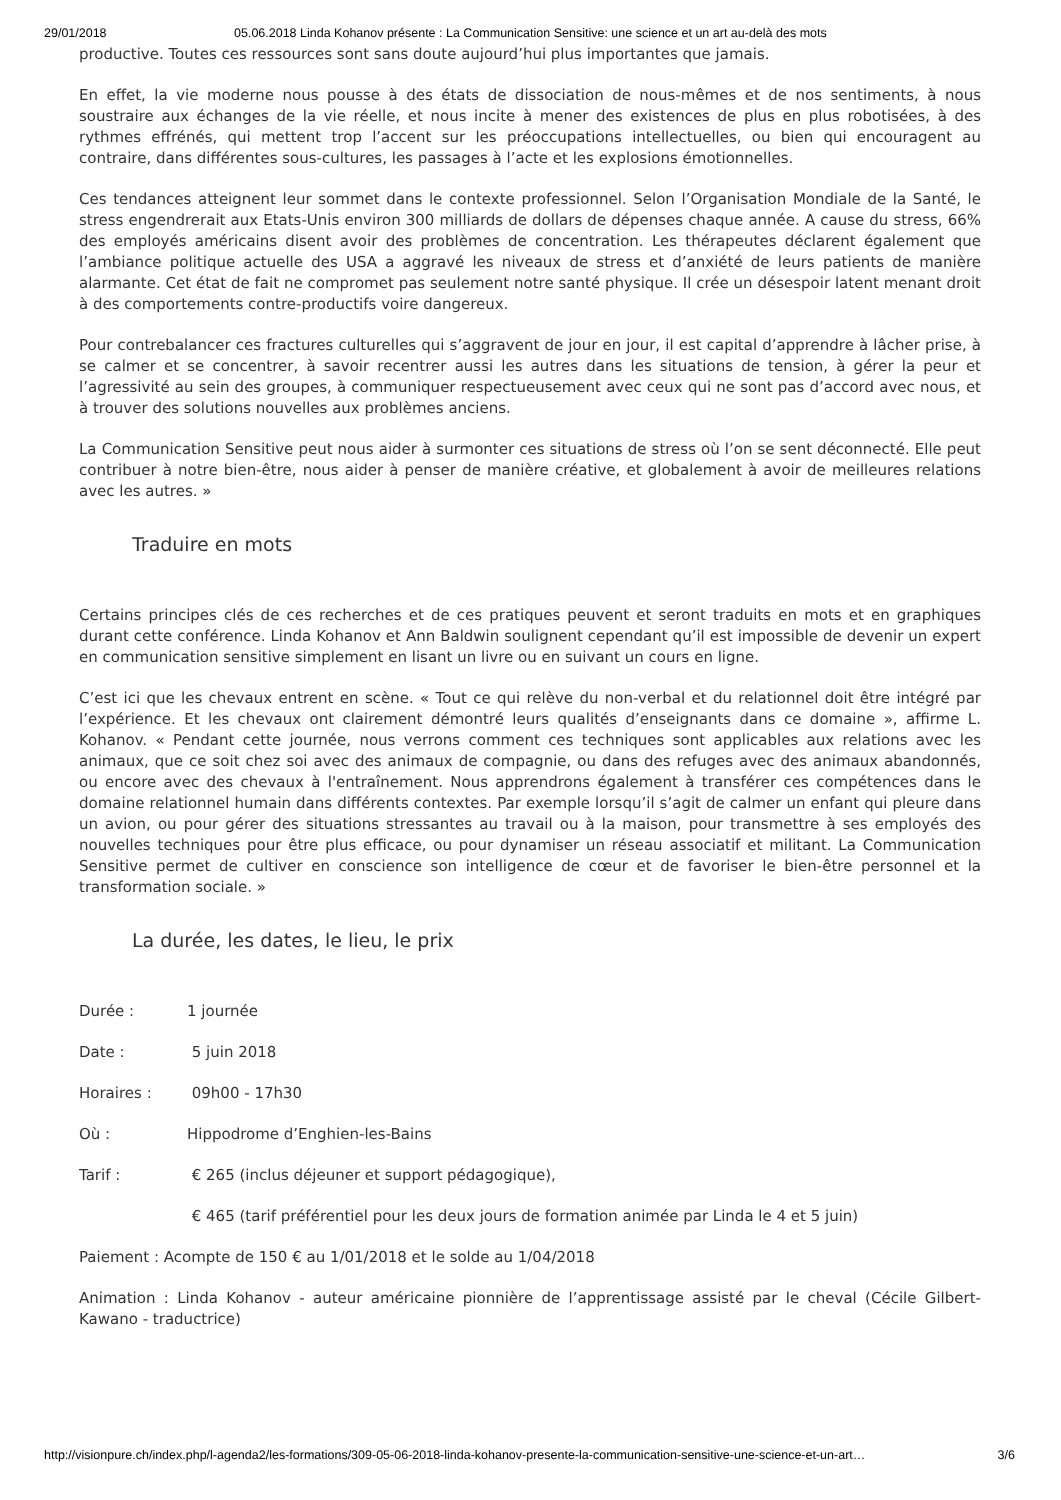29/01/2018 05.06.2018 Linda Kohanov présente : La Communication Sensitive: une science et un art au-delà des mots
productive. Toutes ces ressources sont sans doute aujourd’hui plus importantes que jamais.
En effet, la vie moderne nous pousse à des états de dissociation de nous-mêmes et de nos sentiments, à nous soustraire aux échanges de la vie réelle, et nous incite à mener des existences de plus en plus robotisées, à des rythmes effrénés, qui mettent trop l’accent sur les préoccupations intellectuelles, ou bien qui encouragent au contraire, dans différentes sous-cultures, les passages à l’acte et les explosions émotionnelles.
Ces tendances atteignent leur sommet dans le contexte professionnel. Selon l’Organisation Mondiale de la Santé, le stress engendrerait aux Etats-Unis environ 300 milliards de dollars de dépenses chaque année. A cause du stress, 66% des employés américains disent avoir des problèmes de concentration. Les thérapeutes déclarent également que l’ambiance politique actuelle des USA a aggravé les niveaux de stress et d’anxiété de leurs patients de manière alarmante. Cet état de fait ne compromet pas seulement notre santé physique. Il crée un désespoir latent menant droit à des comportements contre-productifs voire dangereux.
Pour contrebalancer ces fractures culturelles qui s’aggravent de jour en jour, il est capital d’apprendre à lâcher prise, à se calmer et se concentrer, à savoir recentrer aussi les autres dans les situations de tension, à gérer la peur et l’agressivité au sein des groupes, à communiquer respectueusement avec ceux qui ne sont pas d’accord avec nous, et à trouver des solutions nouvelles aux problèmes anciens.
La Communication Sensitive peut nous aider à surmonter ces situations de stress où l’on se sent déconnecté. Elle peut contribuer à notre bien-être, nous aider à penser de manière créative, et globalement à avoir de meilleures relations avec les autres. »
Traduire en mots
Certains principes clés de ces recherches et de ces pratiques peuvent et seront traduits en mots et en graphiques durant cette conférence. Linda Kohanov et Ann Baldwin soulignent cependant qu’il est impossible de devenir un expert en communication sensitive simplement en lisant un livre ou en suivant un cours en ligne.
C’est ici que les chevaux entrent en scène. « Tout ce qui relève du non-verbal et du relationnel doit être intégré par l’expérience. Et les chevaux ont clairement démontré leurs qualités d’enseignants dans ce domaine », affirme L. Kohanov. « Pendant cette journée, nous verrons comment ces techniques sont applicables aux relations avec les animaux, que ce soit chez soi avec des animaux de compagnie, ou dans des refuges avec des animaux abandonnés, ou encore avec des chevaux à l'entraînement. Nous apprendrons également à transférer ces compétences dans le domaine relationnel humain dans différents contextes. Par exemple lorsqu’il s’agit de calmer un enfant qui pleure dans un avion, ou pour gérer des situations stressantes au travail ou à la maison, pour transmettre à ses employés des nouvelles techniques pour être plus efficace, ou pour dynamiser un réseau associatif et militant. La Communication Sensitive permet de cultiver en conscience son intelligence de cœur et de favoriser le bien-être personnel et la transformation sociale. »
La durée, les dates, le lieu, le prix
Durée : 1 journée
Date : 5 juin 2018
Horaires : 09h00 - 17h30
Où : Hippodrome d’Enghien-les-Bains
Tarif : € 265 (inclus déjeuner et support pédagogique),
€ 465 (tarif préférentiel pour les deux jours de formation animée par Linda le 4 et 5 juin)
Paiement : Acompte de 150 € au 1/01/2018 et le solde au 1/04/2018
Animation : Linda Kohanov - auteur américaine pionnière de l’apprentissage assisté par le cheval (Cécile Gilbert-Kawano - traductrice)
http://visionpure.ch/index.php/l-agenda2/les-formations/309-05-06-2018-linda-kohanov-presente-la-communication-sensitive-une-science-et-un-art… 3/6